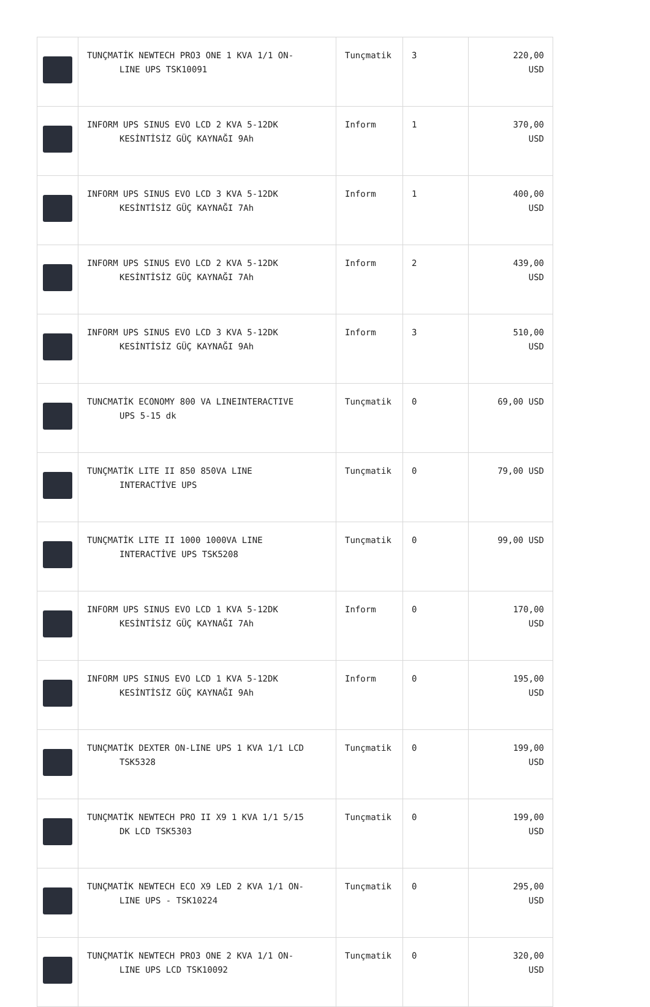| | TUNÇMATİK NEWTECH PRO3 ONE 1 KVA 1/1 ON- LINE UPS TSK10091 | Tunçmatik | 3 | 220,00 USD |
| | INFORM UPS SINUS EVO LCD 2 KVA 5-12DK KESİNTİSİZ GÜÇ KAYNAĞI 9Ah | Inform | 1 | 370,00 USD |
| | INFORM UPS SINUS EVO LCD 3 KVA 5-12DK KESİNTİSİZ GÜÇ KAYNAĞI 7Ah | Inform | 1 | 400,00 USD |
| | INFORM UPS SINUS EVO LCD 2 KVA 5-12DK KESİNTİSİZ GÜÇ KAYNAĞI 7Ah | Inform | 2 | 439,00 USD |
| | INFORM UPS SINUS EVO LCD 3 KVA 5-12DK KESİNTİSİZ GÜÇ KAYNAĞI 9Ah | Inform | 3 | 510,00 USD |
| | TUNCMATİK ECONOMY 800 VA LINEINTERACTIVE UPS 5-15 dk | Tunçmatik | 0 | 69,00 USD |
| | TUNÇMATİK LITE II 850 850VA LINE INTERACTİVE UPS | Tunçmatik | 0 | 79,00 USD |
| | TUNÇMATİK LITE II 1000 1000VA LINE INTERACTİVE UPS TSK5208 | Tunçmatik | 0 | 99,00 USD |
| | INFORM UPS SINUS EVO LCD 1 KVA 5-12DK KESİNTİSİZ GÜÇ KAYNAĞI 7Ah | Inform | 0 | 170,00 USD |
| | INFORM UPS SINUS EVO LCD 1 KVA 5-12DK KESİNTİSİZ GÜÇ KAYNAĞI 9Ah | Inform | 0 | 195,00 USD |
| | TUNÇMATİK DEXTER ON-LINE UPS 1 KVA 1/1 LCD TSK5328 | Tunçmatik | 0 | 199,00 USD |
| | TUNÇMATİK NEWTECH PRO II X9 1 KVA 1/1 5/15 DK LCD TSK5303 | Tunçmatik | 0 | 199,00 USD |
| | TUNÇMATİK NEWTECH ECO X9 LED 2 KVA 1/1 ON- LINE UPS - TSK10224 | Tunçmatik | 0 | 295,00 USD |
| | TUNÇMATİK NEWTECH PRO3 ONE 2 KVA 1/1 ON- LINE UPS LCD TSK10092 | Tunçmatik | 0 | 320,00 USD |